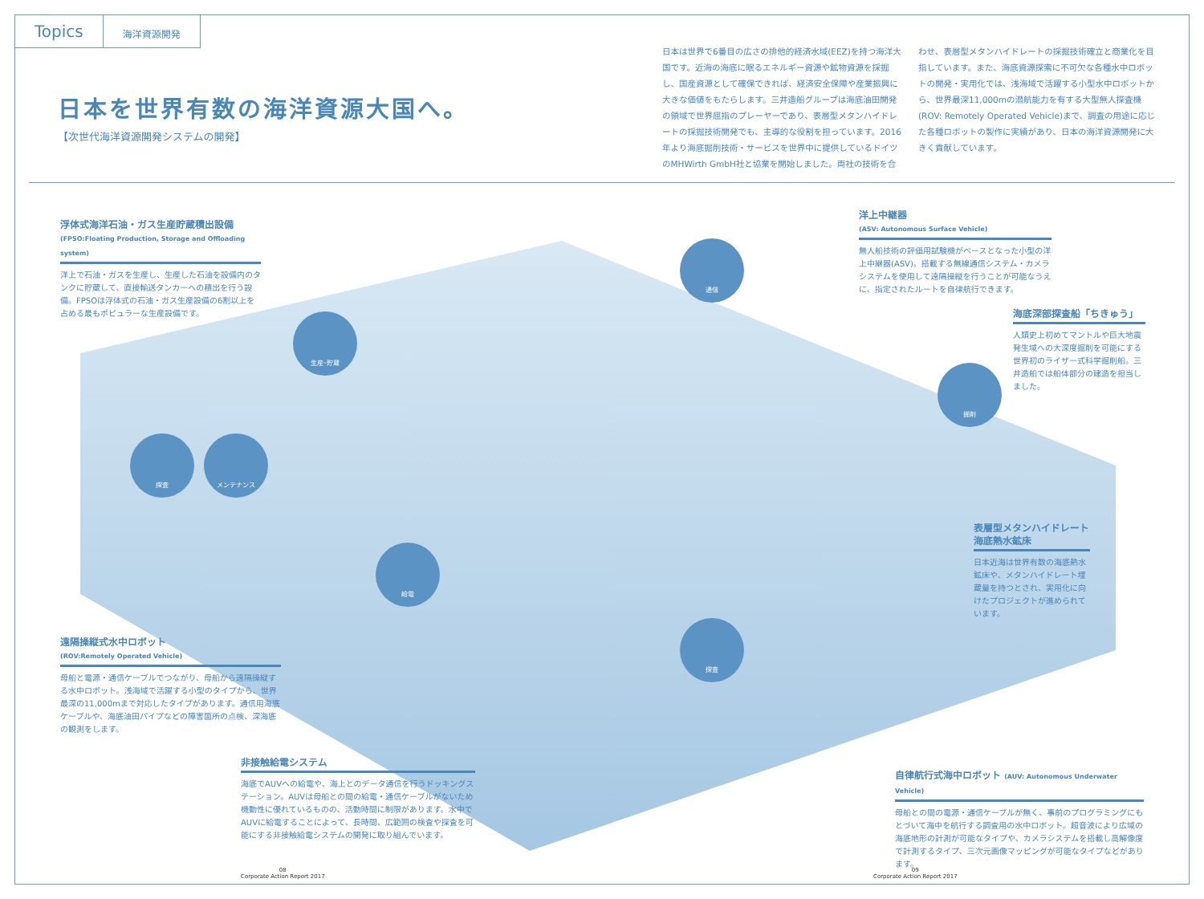Topics
海洋資源開発
日本を世界有数の海洋資源大国へ。
【次世代海洋資源開発システムの開発】
日本は世界で6番目の広さの排他的経済水域(EEZ)を持つ海洋大国です。近海の海底に眠るエネルギー資源や鉱物資源を採掘し、国産資源として確保できれば、経済安全保障や産業振興に大きな価値をもたらします。三井造船グループは海底油田開発の領域で世界屈指のプレーヤーであり、表層型メタンハイドレートの採掘技術開発でも、主導的な役割を担っています。2016年より海底掘削技術・サービスを世界中に提供しているドイツのMHWirth GmbH社と協業を開始しました。両社の技術を合わせ、表層型メタンハイドレートの採掘技術確立と商業化を目指しています。また、海底資源探索に不可欠な各種水中ロボットの開発・実用化では、浅海域で活躍する小型水中ロボットから、世界最深11,000mの潜航能力を有する大型無人探査機(ROV: Remotely Operated Vehicle)まで、調査の用途に応じた各種ロボットの製作に実績があり、日本の海洋資源開発に大きく貢献しています。
浮体式海洋石油・ガス生産貯蔵積出設備
(FPSO:Floating Production, Storage and Offloading system)
洋上で石油・ガスを生産し、生産した石油を設備内のタンクに貯蔵して、直接輸送タンカーへの積出を行う設備。FPSOは浮体式の石油・ガス生産設備の6割以上を占める最もポピュラーな生産設備です。
洋上中継器
(ASV: Autonomous Surface Vehicle)
無人船技術の評価用試験機がベースとなった小型の洋上中継器(ASV)。搭載する無線通信システム・カメラシステムを使用して遠隔操縦を行うことが可能なうえに、指定されたルートを自律航行できます。
海底深部探査船「ちきゅう」
人類史上初めてマントルや巨大地震発生域への大深度掘削を可能にする世界初のライザー式科学掘削船。三井造船では船体部分の建造を担当しました。
表層型メタンハイドレート
海底熱水鉱床
日本近海は世界有数の海底熱水鉱床や、メタンハイドレート埋蔵量を持つとされ、実用化に向けたプロジェクトが進められています。
遠隔操縦式水中ロボット
(ROV:Remotely Operated Vehicle)
母船と電源・通信ケーブルでつながり、母船から遠隔操縦する水中ロボット。浅海域で活躍する小型のタイプから、世界最深の11,000mまで対応したタイプがあります。通信用海底ケーブルや、海底油田パイプなどの障害箇所の点検、深海底の観測をします。
非接触給電システム
海底でAUVへの給電や、海上とのデータ通信を行うドッキングステーション。AUVは母船との間の給電・通信ケーブルがないため機動性に優れているものの、活動時間に制限があります。水中でAUVに給電することによって、長時間、広範囲の検査や探査を可能にする非接触給電システムの開発に取り組んでいます。
自律航行式海中ロボット (AUV: Autonomous Underwater Vehicle)
母船との間の電源・通信ケーブルが無く、事前のプログラミングにもとづいて海中を航行する調査用の水中ロボット。超音波により広域の海底地形の計測が可能なタイプや、カメラシステムを搭載し高解像度で計測するタイプ、三次元画像マッピングが可能なタイプなどがあります。
生産･貯蔵
通信
掘削
探査 メンテナンス
給電
探査
08
Corporate Action Report 2017
09
Corporate Action Report 2017